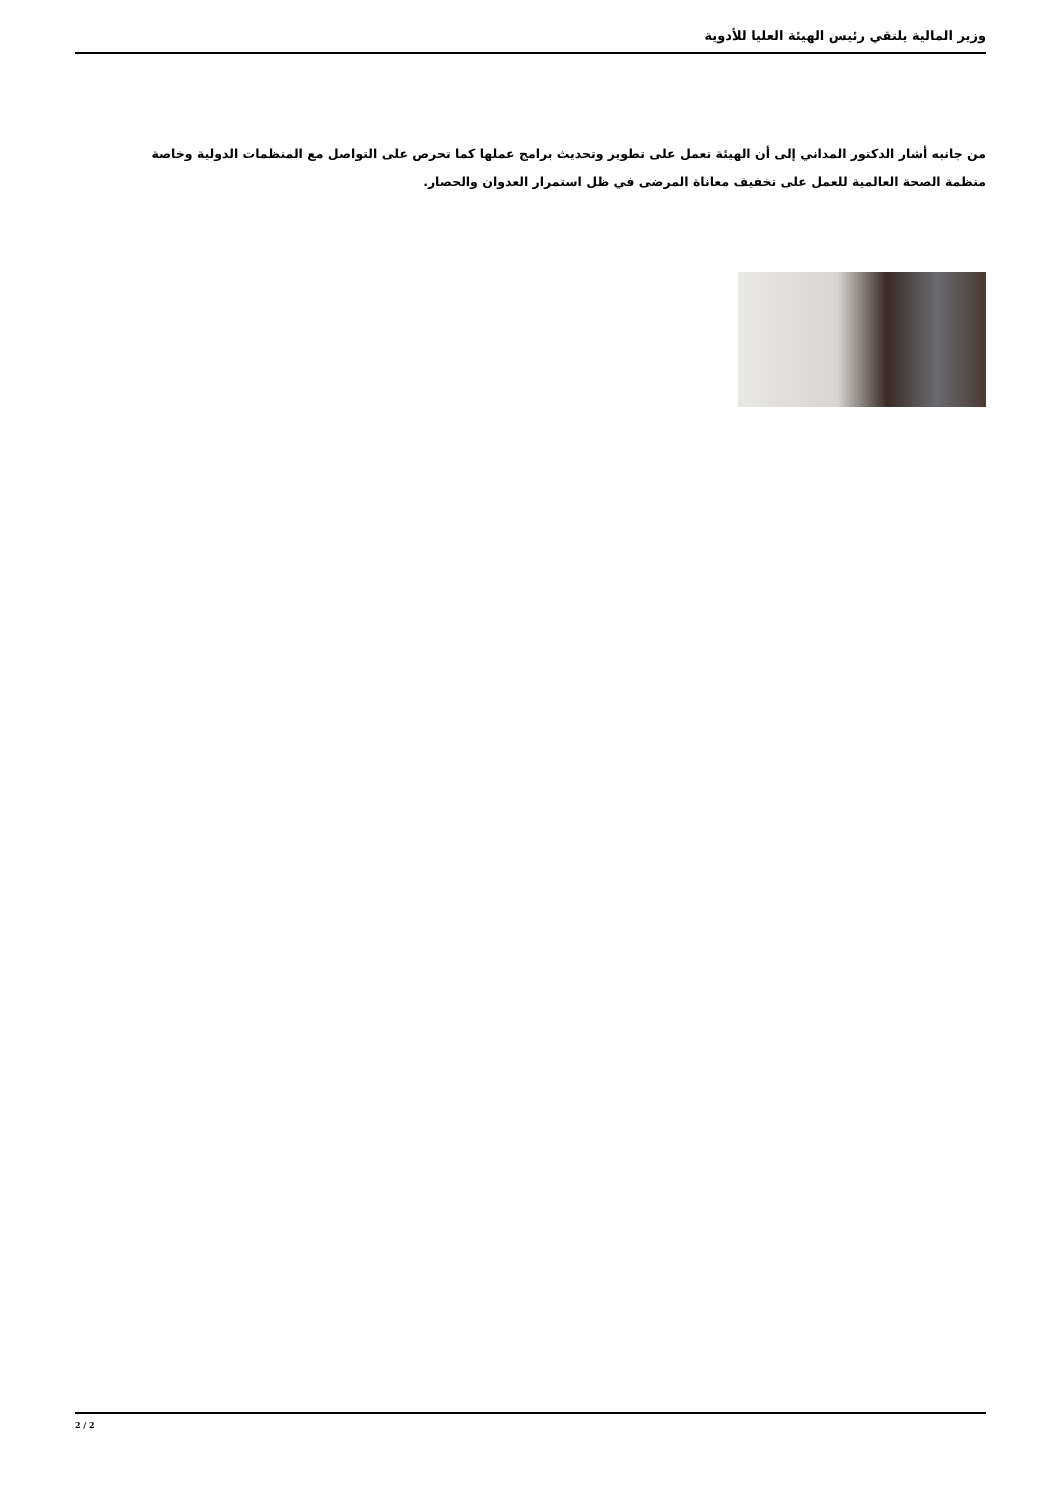وزير المالية يلتقي رئيس الهيئة العليا للأدوية
من جانبه أشار الدكتور المداني إلى أن الهيئة تعمل على تطوير وتحديث برامج عملها كما تحرص على التواصل مع المنظمات الدولية وخاصة منظمة الصحة العالمية للعمل على تخفيف معاناة المرضى في ظل استمرار العدوان والحصار.
2 / 2